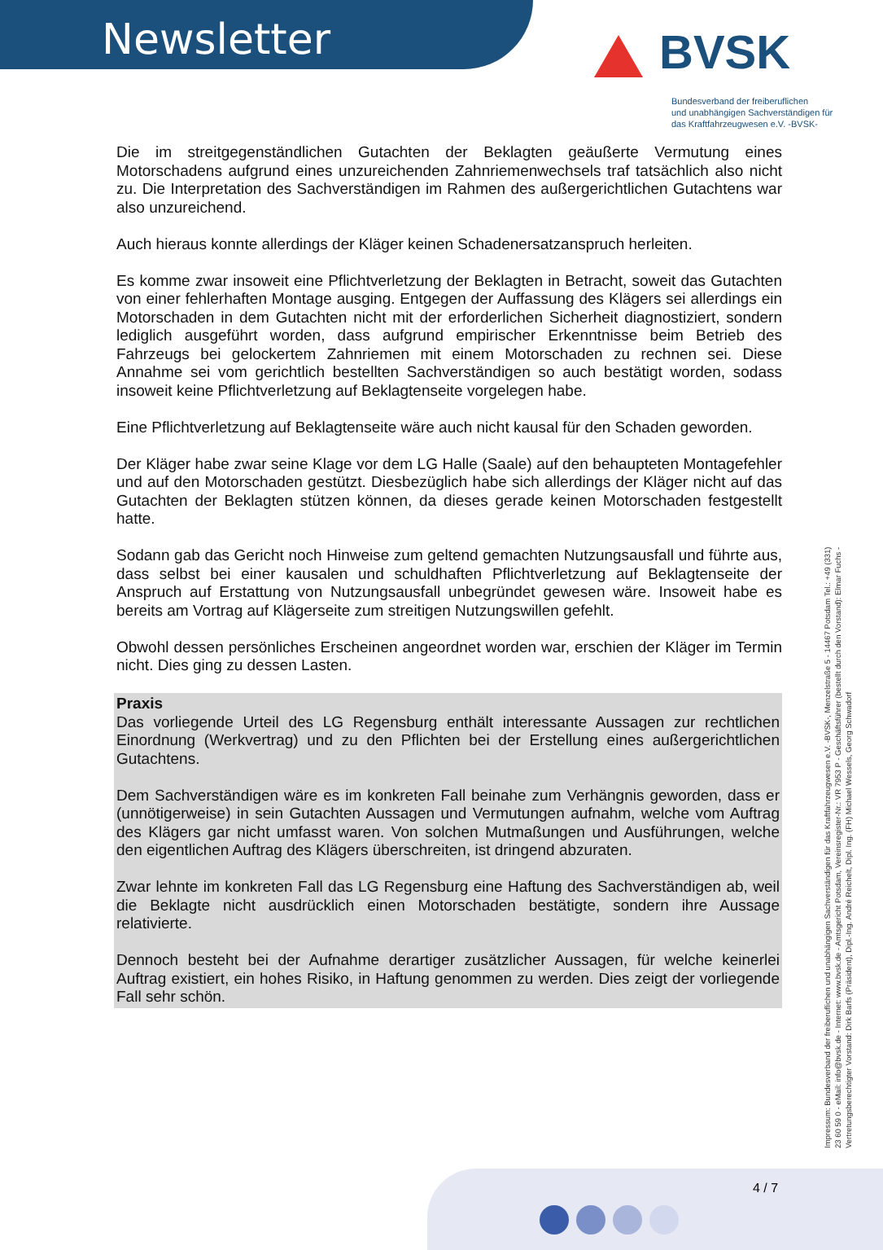Newsletter BVSK
Bundesverband der freiberuflichen
und unabhängigen Sachverständigen für
das Kraftfahrzeugwesen e.V. -BVSK-
Die im streitgegenständlichen Gutachten der Beklagten geäußerte Vermutung eines Motorschadens aufgrund eines unzureichenden Zahnriemenwechsels traf tatsächlich also nicht zu. Die Interpretation des Sachverständigen im Rahmen des außergerichtlichen Gutachtens war also unzureichend.
Auch hieraus konnte allerdings der Kläger keinen Schadenersatzanspruch herleiten.
Es komme zwar insoweit eine Pflichtverletzung der Beklagten in Betracht, soweit das Gutachten von einer fehlerhaften Montage ausging. Entgegen der Auffassung des Klägers sei allerdings ein Motorschaden in dem Gutachten nicht mit der erforderlichen Sicherheit diagnostiziert, sondern lediglich ausgeführt worden, dass aufgrund empirischer Erkenntnisse beim Betrieb des Fahrzeugs bei gelockertem Zahnriemen mit einem Motorschaden zu rechnen sei. Diese Annahme sei vom gerichtlich bestellten Sachverständigen so auch bestätigt worden, sodass insoweit keine Pflichtverletzung auf Beklagtenseite vorgelegen habe.
Eine Pflichtverletzung auf Beklagtenseite wäre auch nicht kausal für den Schaden geworden.
Der Kläger habe zwar seine Klage vor dem LG Halle (Saale) auf den behaupteten Montagefehler und auf den Motorschaden gestützt. Diesbezüglich habe sich allerdings der Kläger nicht auf das Gutachten der Beklagten stützen können, da dieses gerade keinen Motorschaden festgestellt hatte.
Sodann gab das Gericht noch Hinweise zum geltend gemachten Nutzungsausfall und führte aus, dass selbst bei einer kausalen und schuldhaften Pflichtverletzung auf Beklagtenseite der Anspruch auf Erstattung von Nutzungsausfall unbegründet gewesen wäre. Insoweit habe es bereits am Vortrag auf Klägerseite zum streitigen Nutzungswillen gefehlt.
Obwohl dessen persönliches Erscheinen angeordnet worden war, erschien der Kläger im Termin nicht. Dies ging zu dessen Lasten.
Praxis
Das vorliegende Urteil des LG Regensburg enthält interessante Aussagen zur rechtlichen Einordnung (Werkvertrag) und zu den Pflichten bei der Erstellung eines außergerichtlichen Gutachtens.
Dem Sachverständigen wäre es im konkreten Fall beinahe zum Verhängnis geworden, dass er (unnötigerweise) in sein Gutachten Aussagen und Vermutungen aufnahm, welche vom Auftrag des Klägers gar nicht umfasst waren. Von solchen Mutmaßungen und Ausführungen, welche den eigentlichen Auftrag des Klägers überschreiten, ist dringend abzuraten.
Zwar lehnte im konkreten Fall das LG Regensburg eine Haftung des Sachverständigen ab, weil die Beklagte nicht ausdrücklich einen Motorschaden bestätigte, sondern ihre Aussage relativierte.
Dennoch besteht bei der Aufnahme derartiger zusätzlicher Aussagen, für welche keinerlei Auftrag existiert, ein hohes Risiko, in Haftung genommen zu werden. Dies zeigt der vorliegende Fall sehr schön.
Impressum: Bundesverband der freiberuflichen und unabhängigen Sachverständigen für das Kraftfahrzeugwesen e.V. -BVSK-, Menzelstraße 5 - 14467 Potsdam Tel.: +49 (331) 23 60 59 0 - eMail: info@bvsk.de - Internet: www.bvsk.de - Amtsgericht Potsdam, Vereinsregister-Nr.: VR 7953 P - Geschäftsführer (bestellt durch den Vorstand): Elmar Fuchs - Vertretungsberechtigter Vorstand: Dirk Barfs (Präsident), Dipl.-Ing. André Reichelt, Dipl. Ing. (FH) Michael Wessels, Georg Schwadorf
4 / 7